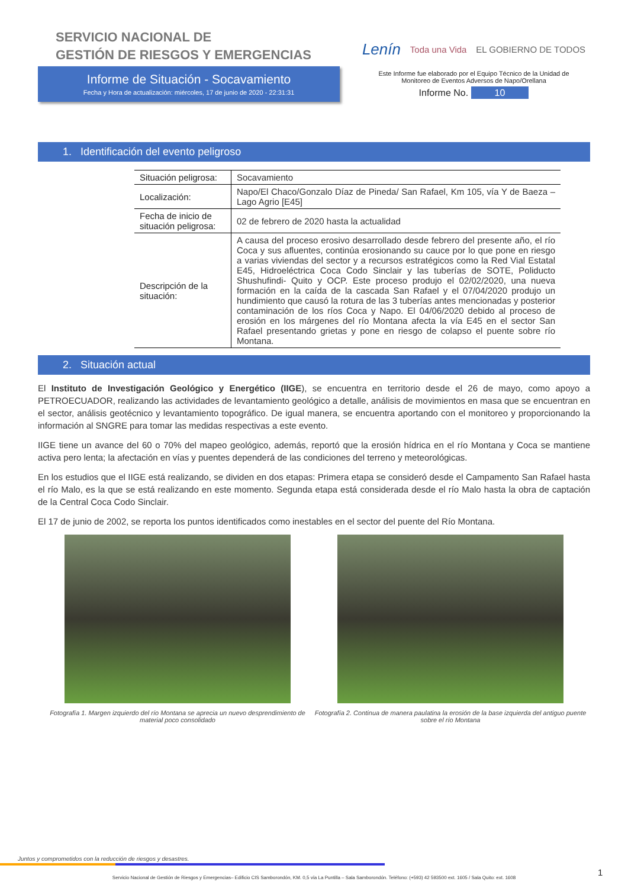SERVICIO NACIONAL DE
GESTIÓN DE RIESGOS Y EMERGENCIAS
Informe de Situación - Socavamiento
Fecha y Hora de actualización: miércoles, 17 de junio de 2020 - 22:31:31
Lenín Toda una Vida EL GOBIERNO DE TODOS
Este Informe fue elaborado por el Equipo Técnico de la Unidad de
Monitoreo de Eventos Adversos de Napo/Orellana
Informe No. 10
1. Identificación del evento peligroso
| Situación peligrosa: | Socavamiento |
| Localización: | Napo/El Chaco/Gonzalo Díaz de Pineda/ San Rafael, Km 105, vía Y de Baeza – Lago Agrio [E45] |
| Fecha de inicio de situación peligrosa: | 02 de febrero de 2020 hasta la actualidad |
| Descripción de la situación: | A causa del proceso erosivo desarrollado desde febrero del presente año, el río Coca y sus afluentes, continúa erosionando su cauce por lo que pone en riesgo a varias viviendas del sector y a recursos estratégicos como la Red Vial Estatal E45, Hidroeléctrica Coca Codo Sinclair y las tuberías de SOTE, Poliducto Shushufindi- Quito y OCP. Este proceso produjo el 02/02/2020, una nueva formación en la caída de la cascada San Rafael y el 07/04/2020 produjo un hundimiento que causó la rotura de las 3 tuberías antes mencionadas y posterior contaminación de los ríos Coca y Napo. El 04/06/2020 debido al proceso de erosión en los márgenes del río Montana afecta la vía E45 en el sector San Rafael presentando grietas y pone en riesgo de colapso el puente sobre río Montana. |
2. Situación actual
El Instituto de Investigación Geológico y Energético (IIGE), se encuentra en territorio desde el 26 de mayo, como apoyo a PETROECUADOR, realizando las actividades de levantamiento geológico a detalle, análisis de movimientos en masa que se encuentran en el sector, análisis geotécnico y levantamiento topográfico. De igual manera, se encuentra aportando con el monitoreo y proporcionando la información al SNGRE para tomar las medidas respectivas a este evento.
IIGE tiene un avance del 60 o 70% del mapeo geológico, además, reportó que la erosión hídrica en el río Montana y Coca se mantiene activa pero lenta; la afectación en vías y puentes dependerá de las condiciones del terreno y meteorológicas.
En los estudios que el IIGE está realizando, se dividen en dos etapas: Primera etapa se consideró desde el Campamento San Rafael hasta el río Malo, es la que se está realizando en este momento. Segunda etapa está considerada desde el río Malo hasta la obra de captación de la Central Coca Codo Sinclair.
El 17 de junio de 2002, se reporta los puntos identificados como inestables en el sector del puente del Río Montana.
Fotografía 1. Margen izquierdo del río Montana se aprecia un nuevo desprendimiento de material poco consolidado
Fotografía 2. Continua de manera paulatina la erosión de la base izquierda del antiguo puente sobre el río Montana
Juntos y comprometidos con la reducción de riesgos y desastres.
1
Servicio Nacional de Gestión de Riesgos y Emergencias– Edificio CIS Samborondón, KM. 0,5 vía La Puntilla – Sala Samborondón. Teléfono: (+593) 42 593500 ext. 1605 / Sala Quito: ext. 1608